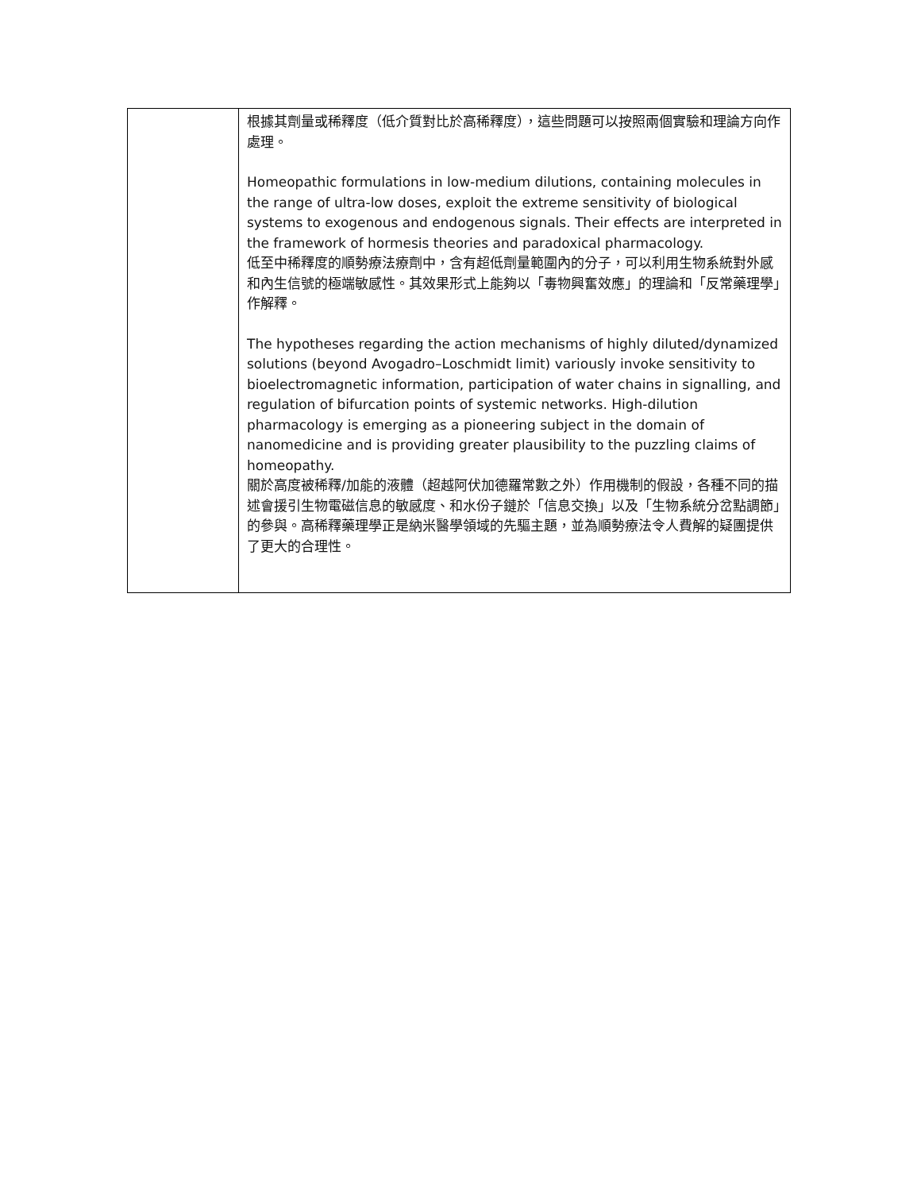| | 根據其劑量或稀釋度（低介質對比於高稀釋度），這些問題可以按照兩個實驗和理論方向作處理。 Homeopathic formulations in low-medium dilutions, containing molecules in the range of ultra-low doses, exploit the extreme sensitivity of biological systems to exogenous and endogenous signals. Their effects are interpreted in the framework of hormesis theories and paradoxical pharmacology. 低至中稀釋度的順勢療法療劑中，含有超低劑量範圍內的分子，可以利用生物系統對外感和內生信號的極端敏感性。其效果形式上能夠以「毒物興奮效應」的理論和「反常藥理學」作解釋。 The hypotheses regarding the action mechanisms of highly diluted/dynamized solutions (beyond Avogadro–Loschmidt limit) variously invoke sensitivity to bioelectromagnetic information, participation of water chains in signalling, and regulation of bifurcation points of systemic networks. High-dilution pharmacology is emerging as a pioneering subject in the domain of nanomedicine and is providing greater plausibility to the puzzling claims of homeopathy. 關於高度被稀釋/加能的液體（超越阿伏加德羅常數之外）作用機制的假設，各種不同的描述會援引生物電磁信息的敏感度、和水份子鏈於「信息交換」以及「生物系統分岔點調節」的參與。高稀釋藥理學正是納米醫學領域的先驅主題，並為順勢療法令人費解的疑團提供了更大的合理性。 |